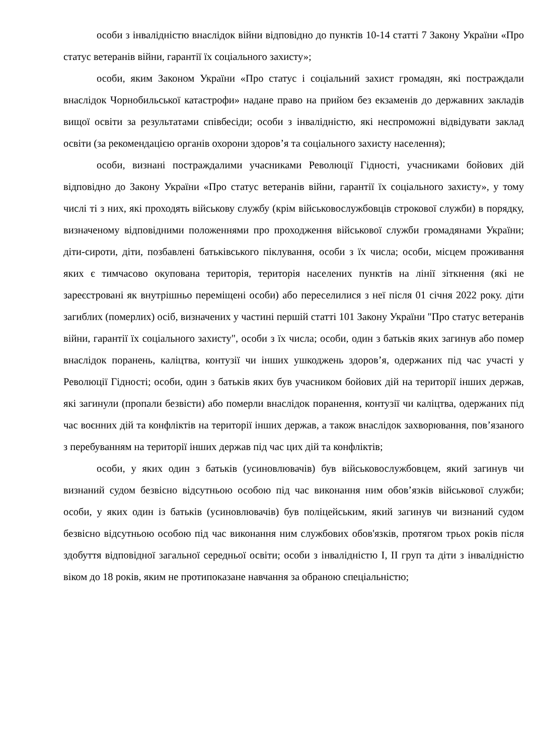особи з інвалідністю внаслідок війни відповідно до пунктів 10-14 статті 7 Закону України «Про статус ветеранів війни, гарантії їх соціального захисту»;
особи, яким Законом України «Про статус і соціальний захист громадян, які постраждали внаслідок Чорнобильської катастрофи» надане право на прийом без екзаменів до державних закладів вищої освіти за результатами співбесіди; особи з інвалідністю, які неспроможні відвідувати заклад освіти (за рекомендацією органів охорони здоров’я та соціального захисту населення);
особи, визнані постраждалими учасниками Революції Гідності, учасниками бойових дій відповідно до Закону України «Про статус ветеранів війни, гарантії їх соціального захисту», у тому числі ті з них, які проходять військову службу (крім військовослужбовців строкової служби) в порядку, визначеному відповідними положеннями про проходження військової служби громадянами України; діти-сироти, діти, позбавлені батьківського піклування, особи з їх числа; особи, місцем проживання яких є тимчасово окупована територія, територія населених пунктів на лінії зіткнення (які не зареєстровані як внутрішньо переміщені особи) або переселилися з неї після 01 січня 2022 року. діти загиблих (померлих) осіб, визначених у частині першій статті 101 Закону України "Про статус ветеранів війни, гарантії їх соціального захисту", особи з їх числа; особи, один з батьків яких загинув або помер внаслідок поранень, каліцтва, контузії чи інших ушкоджень здоров’я, одержаних під час участі у Революції Гідності; особи, один з батьків яких був учасником бойових дій на території інших держав, які загинули (пропали безвісти) або померли внаслідок поранення, контузії чи каліцтва, одержаних під час воєнних дій та конфліктів на території інших держав, а також внаслідок захворювання, пов’язаного з перебуванням на території інших держав під час цих дій та конфліктів;
особи, у яких один з батьків (усиновлювачів) був військовослужбовцем, який загинув чи визнаний судом безвісно відсутньою особою під час виконання ним обов’язків військової служби; особи, у яких один із батьків (усиновлювачів) був поліцейським, який загинув чи визнаний судом безвісно відсутньою особою під час виконання ним службових обов'язків, протягом трьох років після здобуття відповідної загальної середньої освіти; особи з інвалідністю I, II груп та діти з інвалідністю віком до 18 років, яким не протипоказане навчання за обраною спеціальністю;